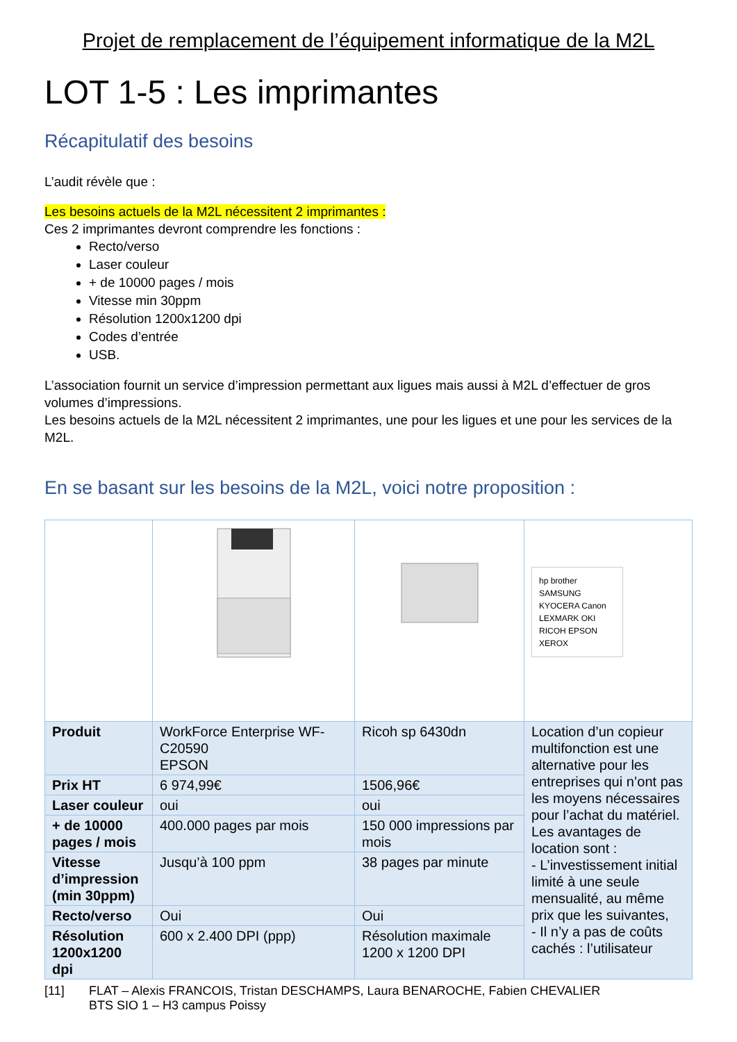Projet de remplacement de l’équipement informatique de la M2L
LOT 1-5 : Les imprimantes
Récapitulatif des besoins
L’audit révèle que :
Les besoins actuels de la M2L nécessitent 2 imprimantes :
Ces 2 imprimantes devront comprendre les fonctions :
Recto/verso
Laser couleur
+ de 10000 pages / mois
Vitesse min 30ppm
Résolution 1200x1200 dpi
Codes d’entrée
USB.
L’association fournit un service d’impression permettant aux ligues mais aussi à M2L d’effectuer de gros volumes d’impressions.
Les besoins actuels de la M2L nécessitent 2 imprimantes, une pour les ligues et une pour les services de la M2L.
En se basant sur les besoins de la M2L, voici notre proposition :
| | | | hp brother SAMSUNG KYOCERA Canon LEXMARK OKI RICOH EPSON XEROX |
| Produit | WorkForce Enterprise WF-C20590 EPSON | Ricoh sp 6430dn | Location d’un copieur multifonction est une alternative pour les entreprises qui n’ont pas les moyens nécessaires pour l’achat du matériel. Les avantages de location sont : - L’investissement initial limité à une seule mensualité, au même prix que les suivantes, - Il n’y a pas de coûts cachés : l’utilisateur |
| Prix HT | 6 974,99€ | 1506,96€ | |
| Laser couleur | oui | oui | |
| + de 10000 pages / mois | 400.000 pages par mois | 150 000 impressions par mois | |
| Vitesse d’impression (min 30ppm) | Jusqu’à 100 ppm | 38 pages par minute | |
| Recto/verso | Oui | Oui | |
| Résolution 1200x1200 dpi | 600 x 2.400 DPI (ppp) | Résolution maximale 1200 x 1200 DPI | |
[11] FLAT – Alexis FRANCOIS, Tristan DESCHAMPS, Laura BENAROCHE, Fabien CHEVALIER
BTS SIO 1 – H3 campus Poissy